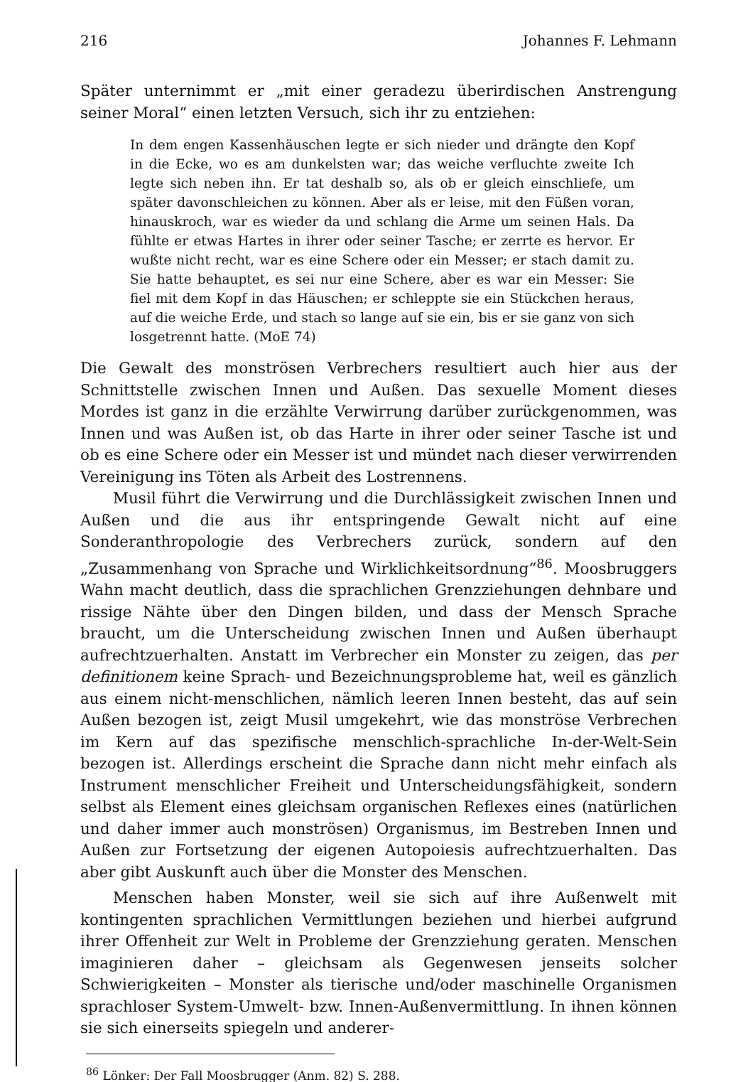216 Johannes F. Lehmann
Später unternimmt er „mit einer geradezu überirdischen Anstrengung seiner Moral“ einen letzten Versuch, sich ihr zu entziehen:
In dem engen Kassenhäuschen legte er sich nieder und drängte den Kopf in die Ecke, wo es am dunkelsten war; das weiche verfluchte zweite Ich legte sich neben ihn. Er tat deshalb so, als ob er gleich einschliefe, um später davonschleichen zu können. Aber als er leise, mit den Füßen voran, hinauskroch, war es wieder da und schlang die Arme um seinen Hals. Da fühlte er etwas Hartes in ihrer oder seiner Tasche; er zerrte es hervor. Er wußte nicht recht, war es eine Schere oder ein Messer; er stach damit zu. Sie hatte behauptet, es sei nur eine Schere, aber es war ein Messer: Sie fiel mit dem Kopf in das Häuschen; er schleppte sie ein Stückchen heraus, auf die weiche Erde, und stach so lange auf sie ein, bis er sie ganz von sich losgetrennt hatte. (MoE 74)
Die Gewalt des monströsen Verbrechers resultiert auch hier aus der Schnittstelle zwischen Innen und Außen. Das sexuelle Moment dieses Mordes ist ganz in die erzählte Verwirrung darüber zurückgenommen, was Innen und was Außen ist, ob das Harte in ihrer oder seiner Tasche ist und ob es eine Schere oder ein Messer ist und mündet nach dieser verwirrenden Vereinigung ins Töten als Arbeit des Lostrennens.
Musil führt die Verwirrung und die Durchlässigkeit zwischen Innen und Außen und die aus ihr entspringende Gewalt nicht auf eine Sonderanthropologie des Verbrechers zurück, sondern auf den „Zusammenhang von Sprache und Wirklichkeitsordnung“<sup>86</sup>. Moosbruggers Wahn macht deutlich, dass die sprachlichen Grenzziehungen dehnbare und rissige Nähte über den Dingen bilden, und dass der Mensch Sprache braucht, um die Unterscheidung zwischen Innen und Außen überhaupt aufrechtzuerhalten. Anstatt im Verbrecher ein Monster zu zeigen, das per definitionem keine Sprach- und Bezeichnungsprobleme hat, weil es gänzlich aus einem nicht-menschlichen, nämlich leeren Innen besteht, das auf sein Außen bezogen ist, zeigt Musil umgekehrt, wie das monströse Verbrechen im Kern auf das spezifische menschlich-sprachliche In-der-Welt-Sein bezogen ist. Allerdings erscheint die Sprache dann nicht mehr einfach als Instrument menschlicher Freiheit und Unterscheidungsfähigkeit, sondern selbst als Element eines gleichsam organischen Reflexes eines (natürlichen und daher immer auch monströsen) Organismus, im Bestreben Innen und Außen zur Fortsetzung der eigenen Autopoiesis aufrechtzuerhalten. Das aber gibt Auskunft auch über die Monster des Menschen.
Menschen haben Monster, weil sie sich auf ihre Außenwelt mit kontingenten sprachlichen Vermittlungen beziehen und hierbei aufgrund ihrer Offenheit zur Welt in Probleme der Grenzziehung geraten. Menschen imaginieren daher – gleichsam als Gegenwesen jenseits solcher Schwierigkeiten – Monster als tierische und/oder maschinelle Organismen sprachloser System-Umwelt- bzw. Innen-Außenvermittlung. In ihnen können sie sich einerseits spiegeln und anderer-
<sup>86</sup> Lönker: Der Fall Moosbrugger (Anm. 82) S. 288.